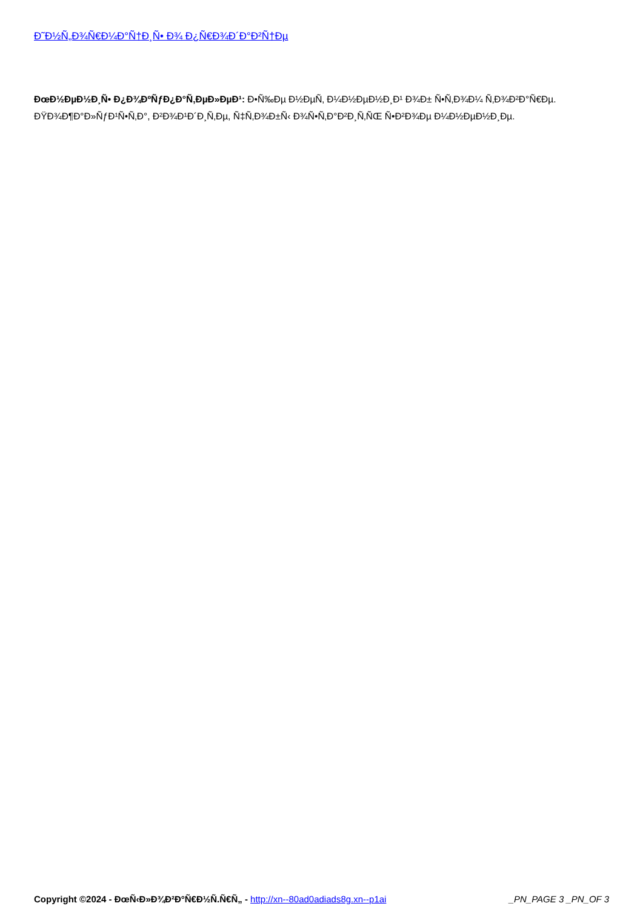Ð˜Ð½Ñ„Ð¾Ñ€Ð¼Ð°Ñ†Ð¸Ñ• Ð¾ Ð¿Ñ€Ð¾Ð´Ð°Ð²Ñ†Ðµ
ÐœÐ½ÐµÐ½Ð¸Ñ• Ð¿Ð¾ÐºÑƒÐ¿Ð°Ñ‚ÐµÐ»ÐµÐ¹: Ð•Ñ‰Ðµ Ð½ÐµÑ‚ Ð¼Ð½ÐµÐ½Ð¸Ð¹ Ð¾Ð± Ñ•Ñ‚Ð¾Ð¼ Ñ‚Ð¾Ð²Ð°Ñ€Ðµ.
ÐŸÐ¾Ð¶Ð°Ð»ÑƒÐ¹Ñ•Ñ‚Ð°, Ð²Ð¾Ð¹Ð´Ð¸Ñ‚Ðµ, Ñ‡Ñ‚Ð¾Ð±Ñ‹ Ð¾Ñ•Ñ‚Ð°Ð²Ð¸Ñ‚ÑŒ Ñ•Ð²Ð¾Ðµ Ð¼Ð½ÐµÐ½Ð¸Ðµ.
Copyright ©2024 - ÐœÑ‹Ð»Ð¾Ð²Ð°Ñ€Ð½Ñ.Ñ€Ñ„ - http://xn--80ad0adiads8g.xn--p1ai _PN_PAGE 3 _PN_OF 3